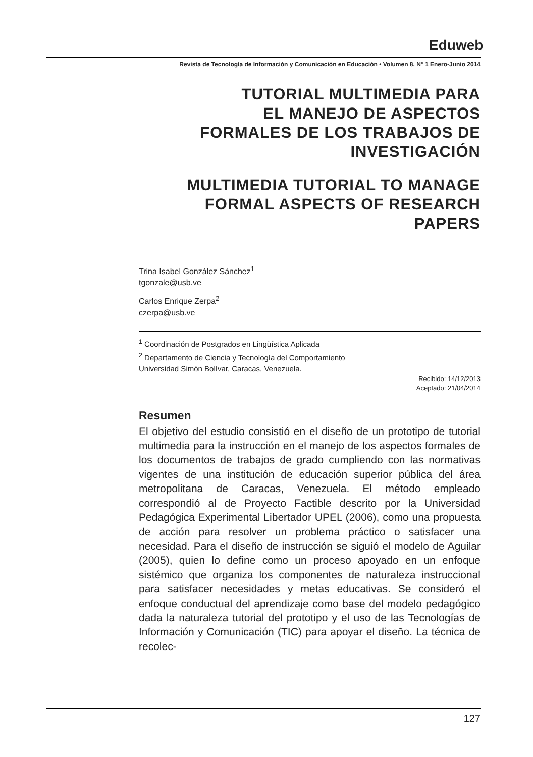Eduweb
Revista de Tecnología de Información y Comunicación en Educación • Volumen 8, N° 1 Enero-Junio 2014
TUTORIAL MULTIMEDIA PARA
EL MANEJO DE ASPECTOS
FORMALES DE LOS TRABAJOS DE
INVESTIGACIÓN
MULTIMEDIA TUTORIAL TO MANAGE
FORMAL ASPECTS OF RESEARCH
PAPERS
Trina Isabel González Sánchez<sup>1</sup>
tgonzale@usb.ve
Carlos Enrique Zerpa<sup>2</sup>
czerpa@usb.ve
<sup>1</sup> Coordinación de Postgrados en Lingüística Aplicada
<sup>2</sup> Departamento de Ciencia y Tecnología del Comportamiento
Universidad Simón Bolívar, Caracas, Venezuela.
Recibido: 14/12/2013
Aceptado: 21/04/2014
Resumen
El objetivo del estudio consistió en el diseño de un prototipo de tutorial multimedia para la instrucción en el manejo de los aspectos formales de los documentos de trabajos de grado cumpliendo con las normativas vigentes de una institución de educación superior pública del área metropolitana de Caracas, Venezuela. El método empleado correspondió al de Proyecto Factible descrito por la Universidad Pedagógica Experimental Libertador UPEL (2006), como una propuesta de acción para resolver un problema práctico o satisfacer una necesidad. Para el diseño de instrucción se siguió el modelo de Aguilar (2005), quien lo define como un proceso apoyado en un enfoque sistémico que organiza los componentes de naturaleza instruccional para satisfacer necesidades y metas educativas. Se consideró el enfoque conductual del aprendizaje como base del modelo pedagógico dada la naturaleza tutorial del prototipo y el uso de las Tecnologías de Información y Comunicación (TIC) para apoyar el diseño. La técnica de recolec-
127